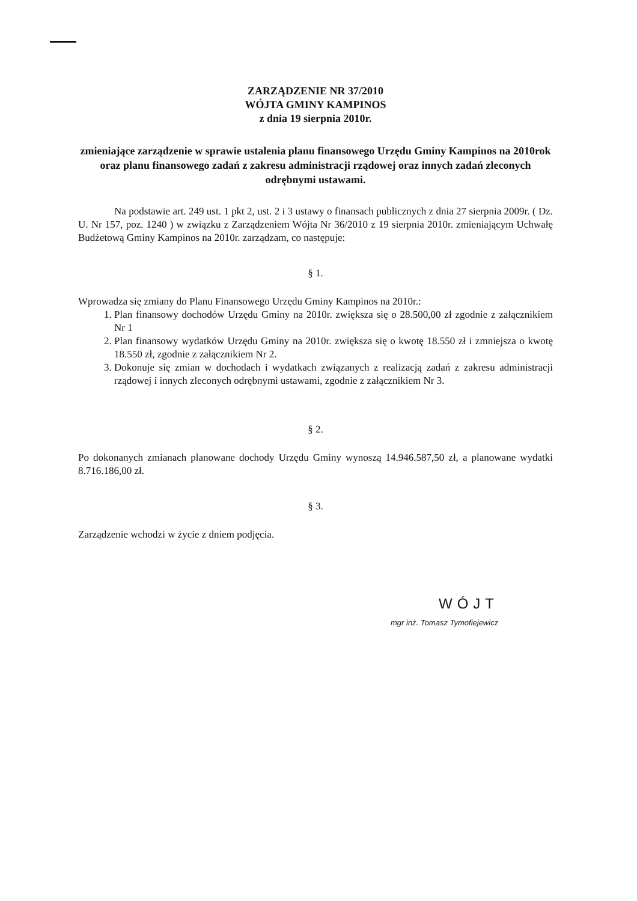ZARZĄDZENIE NR 37/2010
WÓJTA GMINY KAMPINOS
z dnia 19 sierpnia 2010r.
zmieniające zarządzenie w sprawie ustalenia planu finansowego Urzędu Gminy Kampinos na 2010rok oraz planu finansowego zadań z zakresu administracji rządowej oraz innych zadań zleconych odrębnymi ustawami.
Na podstawie art. 249 ust. 1 pkt 2, ust. 2 i 3 ustawy o finansach publicznych z dnia 27 sierpnia 2009r. ( Dz. U. Nr 157, poz. 1240 ) w związku z Zarządzeniem Wójta Nr 36/2010 z 19 sierpnia 2010r. zmieniającym Uchwałę Budżetową Gminy Kampinos na 2010r. zarządzam, co następuje:
§ 1.
Wprowadza się zmiany do Planu Finansowego Urzędu Gminy Kampinos na 2010r.:
1. Plan finansowy dochodów Urzędu Gminy na 2010r. zwiększa się o 28.500,00 zł zgodnie z załącznikiem Nr 1
2. Plan finansowy wydatków Urzędu Gminy na 2010r. zwiększa się o kwotę 18.550 zł i zmniejsza o kwotę 18.550 zł, zgodnie z załącznikiem Nr 2.
3. Dokonuje się zmian w dochodach i wydatkach związanych z realizacją zadań z zakresu administracji rządowej i innych zleconych odrębnymi ustawami, zgodnie z załącznikiem Nr 3.
§ 2.
Po dokonanych zmianach planowane dochody Urzędu Gminy wynoszą 14.946.587,50 zł, a planowane wydatki 8.716.186,00 zł.
§ 3.
Zarządzenie wchodzi w życie z dniem podjęcia.
WÓJT
mgr inż. Tomasz Tymofiejewicz